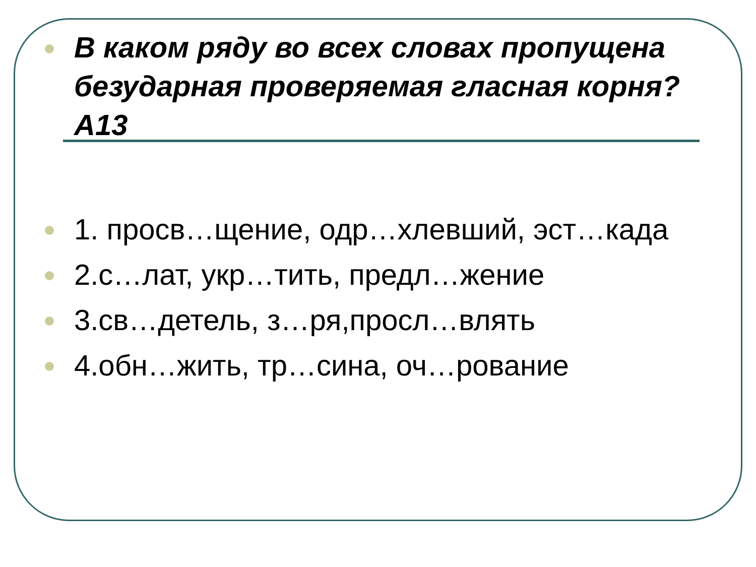В каком ряду во всех словах пропущена безударная проверяемая гласная корня? А13
1. просв…щение, одр…хлевший, эст…када
2.с…лат, укр…тить, предл…жение
3.св…детель, з…ря,просл…влять
4.обн…жить, тр…сина, оч…рование